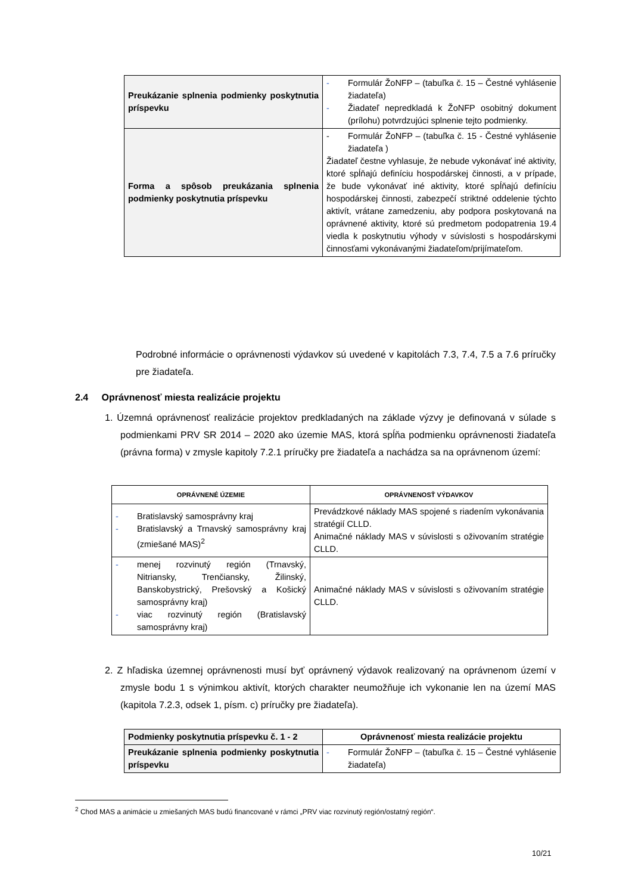| Preukázanie splnenia podmienky poskytnutia príspevku | - Formulár ŽoNFP – (tabuľka č. 15 – Čestné vyhlásenie žiadateľa) - Žiadateľ nepredkladá k ŽoNFP osobitný dokument (prílohu) potvrdzujúci splnenie tejto podmienky. |
| Forma a spôsob preukázania splnenia podmienky poskytnutia príspevku | - Formulár ŽoNFP – (tabuľka č. 15 - Čestné vyhlásenie žiadateľa ) Žiadateľ čestne vyhlasuje, že nebude vykonávať iné aktivity, ktoré spĺňajú definíciu hospodárskej činnosti, a v prípade, že bude vykonávať iné aktivity, ktoré spĺňajú definíciu hospodárskej činnosti, zabezpečí striktné oddelenie týchto aktivít, vrátane zamedzeniu, aby podpora poskytovaná na oprávnené aktivity, ktoré sú predmetom podopatrenia 19.4 viedla k poskytnutiu výhody v súvislosti s hospodárskymi činnosťami vykonávanými žiadateľom/prijímateľom. |
Podrobné informácie o oprávnenosti výdavkov sú uvedené v kapitolách 7.3, 7.4, 7.5 a 7.6 príručky pre žiadateľa.
2.4 Oprávnenosť miesta realizácie projektu
1. Územná oprávnenosť realizácie projektov predkladaných na základe výzvy je definovaná v súlade s podmienkami PRV SR 2014 – 2020 ako územie MAS, ktorá spĺňa podmienku oprávnenosti žiadateľa (právna forma) v zmysle kapitoly 7.2.1 príručky pre žiadateľa a nachádza sa na oprávnenom území:
| OPRÁVNENÉ ÚZEMIE | OPRÁVNENOSŤ VÝDAVKOV |
| --- | --- |
| - Bratislavský samosprávny kraj - Bratislavský a Trnavský samosprávny kraj (zmiešané MAS)<sup>2</sup> | Prevádzkové náklady MAS spojené s riadením vykonávania stratégií CLLD. Animačné náklady MAS v súvislosti s oživovaním stratégie CLLD. |
| - menej rozvinutý región (Trnavský, Nitriansky, Trenčiansky, Žilinský, Banskobystrický, Prešovský a Košický samosprávny kraj) - viac rozvinutý región (Bratislavský samosprávny kraj) | Animačné náklady MAS v súvislosti s oživovaním stratégie CLLD. |
2. Z hľadiska územnej oprávnenosti musí byť oprávnený výdavok realizovaný na oprávnenom území v zmysle bodu 1 s výnimkou aktivít, ktorých charakter neumožňuje ich vykonanie len na území MAS (kapitola 7.2.3, odsek 1, písm. c) príručky pre žiadateľa).
| Podmienky poskytnutia príspevku č. 1 - 2 | Oprávnenosť miesta realizácie projektu |
| Preukázanie splnenia podmienky poskytnutia príspevku | - Formulár ŽoNFP – (tabuľka č. 15 – Čestné vyhlásenie žiadateľa) |
<sup>2</sup> Chod MAS a animácie u zmiešaných MAS budú financované v rámci „PRV viac rozvinutý región/ostatný región“.
10/21